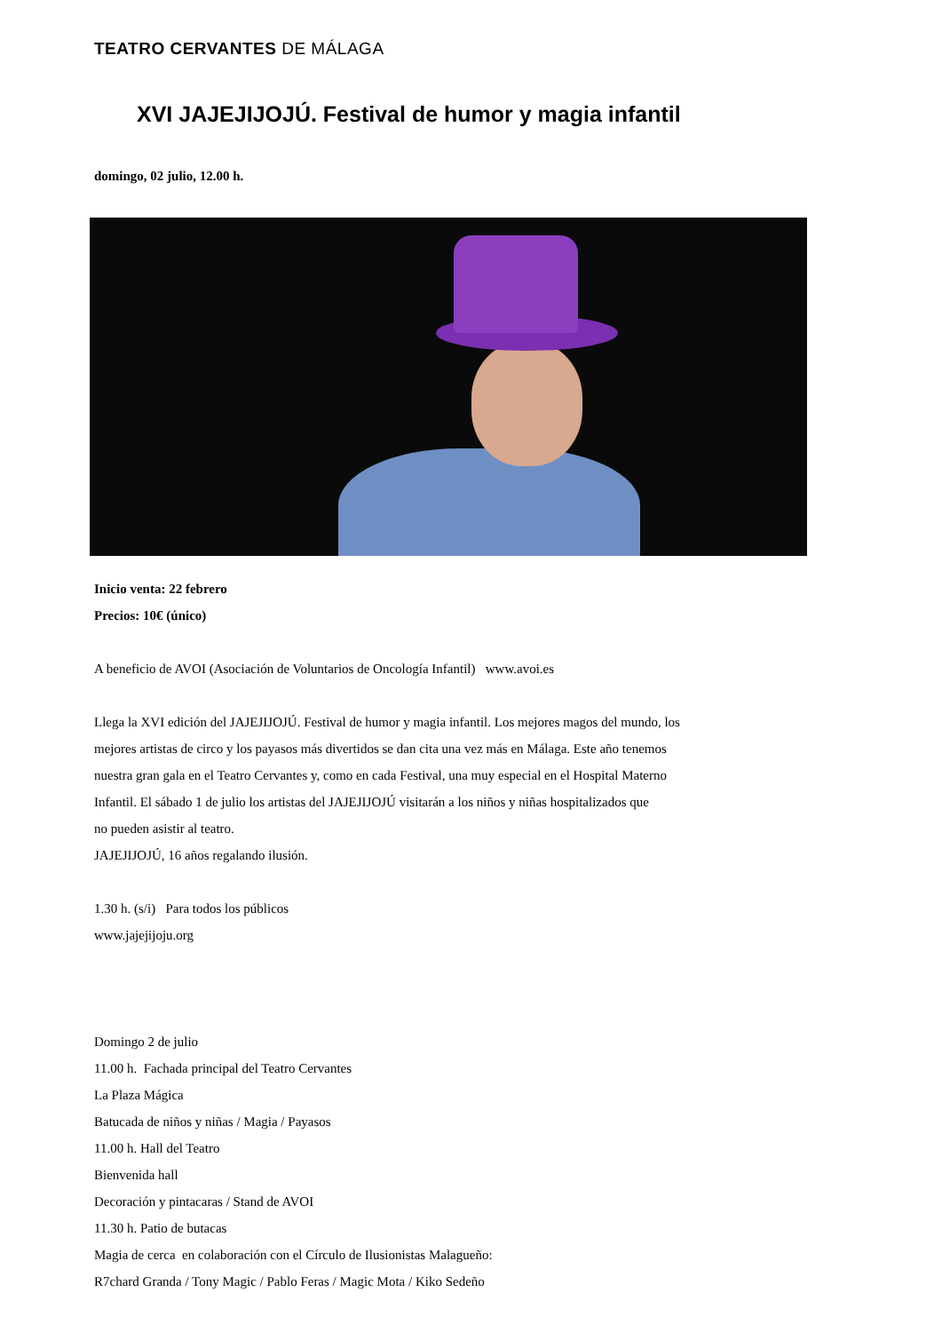TEATRO CERVANTES DE MÁLAGA
XVI JAJEJIJOJÚ. Festival de humor y magia infantil
domingo, 02 julio, 12.00 h.
Inicio venta: 22 febrero
Precios: 10€ (único)
A beneficio de AVOI (Asociación de Voluntarios de Oncología Infantil) www.avoi.es
Llega la XVI edición del JAJEJIJOJÚ. Festival de humor y magia infantil. Los mejores magos del mundo, los
mejores artistas de circo y los payasos más divertidos se dan cita una vez más en Málaga. Este año tenemos
nuestra gran gala en el Teatro Cervantes y, como en cada Festival, una muy especial en el Hospital Materno
Infantil. El sábado 1 de julio los artistas del JAJEJIJOJÚ visitarán a los niños y niñas hospitalizados que
no pueden asistir al teatro.
JAJEJIJOJÚ, 16 años regalando ilusión.
1.30 h. (s/i) Para todos los públicos
www.jajejijoju.org
Domingo 2 de julio
11.00 h. Fachada principal del Teatro Cervantes
La Plaza Mágica
Batucada de niños y niñas / Magia / Payasos
11.00 h. Hall del Teatro
Bienvenida hall
Decoración y pintacaras / Stand de AVOI
11.30 h. Patio de butacas
Magia de cerca en colaboración con el Círculo de Ilusionistas Malagueño:
R7chard Granda / Tony Magic / Pablo Feras / Magic Mota / Kiko Sedeño